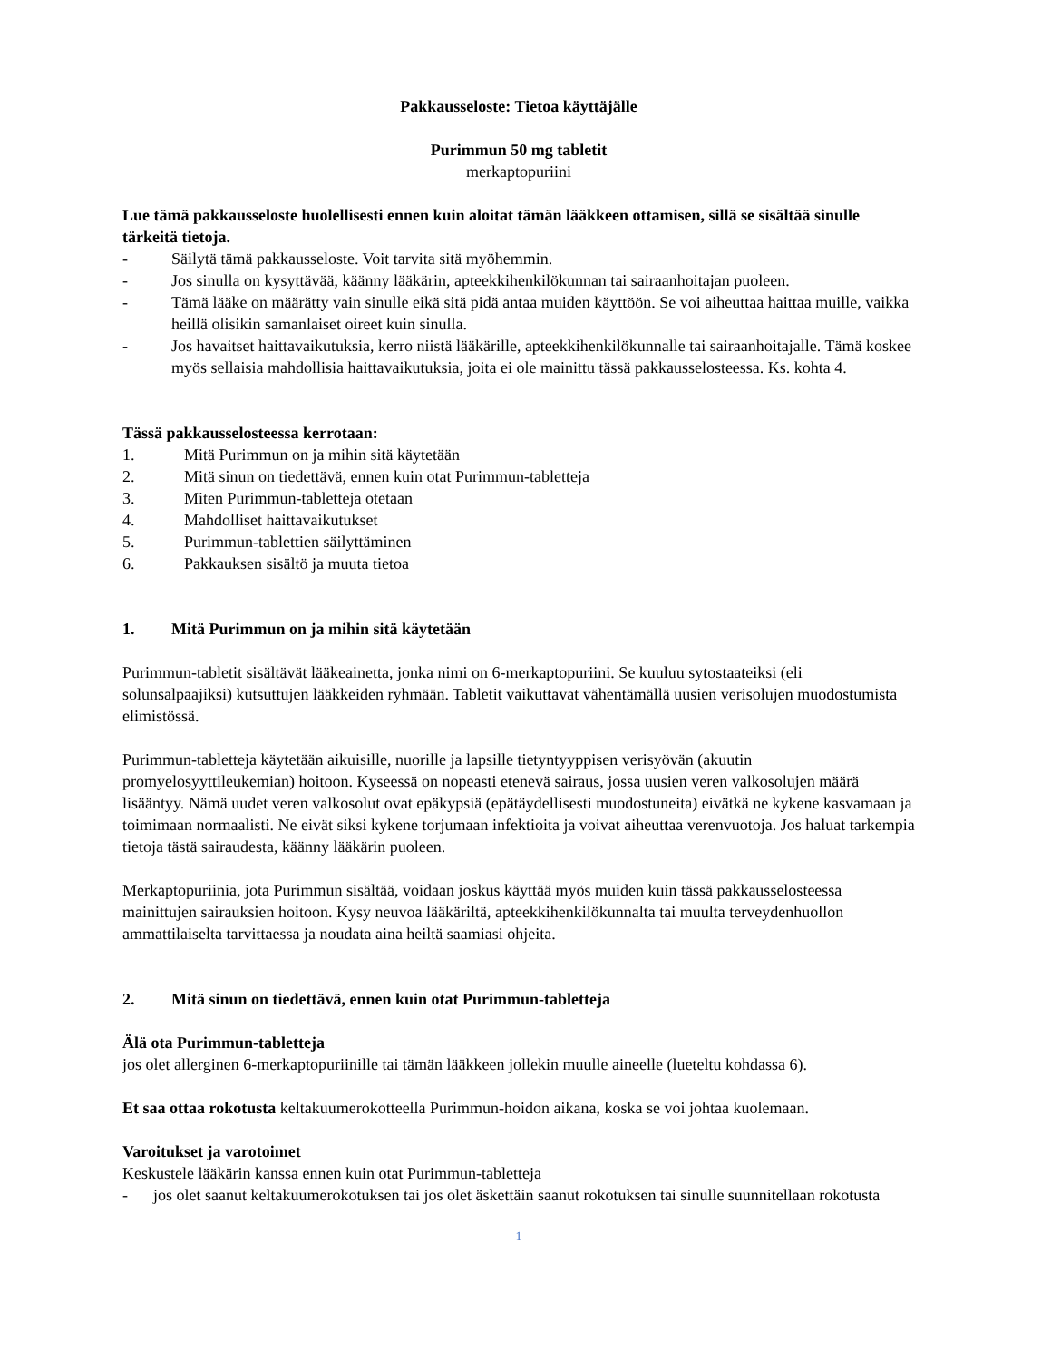Pakkausseloste: Tietoa käyttäjälle
Purimmun 50 mg tabletit
merkaptopuriini
Lue tämä pakkausseloste huolellisesti ennen kuin aloitat tämän lääkkeen ottamisen, sillä se sisältää sinulle tärkeitä tietoja.
- Säilytä tämä pakkausseloste. Voit tarvita sitä myöhemmin.
- Jos sinulla on kysyttävää, käänny lääkärin, apteekkihenkilökunnan tai sairaanhoitajan puoleen.
- Tämä lääke on määrätty vain sinulle eikä sitä pidä antaa muiden käyttöön. Se voi aiheuttaa haittaa muille, vaikka heillä olisikin samanlaiset oireet kuin sinulla.
- Jos havaitset haittavaikutuksia, kerro niistä lääkärille, apteekkihenkilökunnalle tai sairaanhoitajalle. Tämä koskee myös sellaisia mahdollisia haittavaikutuksia, joita ei ole mainittu tässä pakkausselosteessa. Ks. kohta 4.
Tässä pakkausselosteessa kerrotaan:
1. Mitä Purimmun on ja mihin sitä käytetään
2. Mitä sinun on tiedettävä, ennen kuin otat Purimmun-tabletteja
3. Miten Purimmun-tabletteja otetaan
4. Mahdolliset haittavaikutukset
5. Purimmun-tablettien säilyttäminen
6. Pakkauksen sisältö ja muuta tietoa
1. Mitä Purimmun on ja mihin sitä käytetään
Purimmun-tabletit sisältävät lääkeainetta, jonka nimi on 6-merkaptopuriini. Se kuuluu sytostaateiksi (eli solunsalpaajiksi) kutsuttujen lääkkeiden ryhmään. Tabletit vaikuttavat vähentämällä uusien verisolujen muodostumista elimistössä.
Purimmun-tabletteja käytetään aikuisille, nuorille ja lapsille tietyntyyppisen verisyövän (akuutin promyelosyyttileukemian) hoitoon. Kyseessä on nopeasti etenevä sairaus, jossa uusien veren valkosolujen määrä lisääntyy. Nämä uudet veren valkosolut ovat epäkypsiä (epätäydellisesti muodostuneita) eivätkä ne kykene kasvamaan ja toimimaan normaalisti. Ne eivät siksi kykene torjumaan infektioita ja voivat aiheuttaa verenvuotoja. Jos haluat tarkempia tietoja tästä sairaudesta, käänny lääkärin puoleen.
Merkaptopuriinia, jota Purimmun sisältää, voidaan joskus käyttää myös muiden kuin tässä pakkausselosteessa mainittujen sairauksien hoitoon. Kysy neuvoa lääkäriltä, apteekkihenkilökunnalta tai muulta terveydenhuollon ammattilaiselta tarvittaessa ja noudata aina heiltä saamiasi ohjeita.
2. Mitä sinun on tiedettävä, ennen kuin otat Purimmun-tabletteja
Älä ota Purimmun-tabletteja
jos olet allerginen 6-merkaptopuriinille tai tämän lääkkeen jollekin muulle aineelle (lueteltu kohdassa 6).
Et saa ottaa rokotusta keltakuumerokotteella Purimmun-hoidon aikana, koska se voi johtaa kuolemaan.
Varoitukset ja varotoimet
Keskustele lääkärin kanssa ennen kuin otat Purimmun-tabletteja
- jos olet saanut keltakuumerokotuksen tai jos olet äskettäin saanut rokotuksen tai sinulle suunnitellaan rokotusta
1